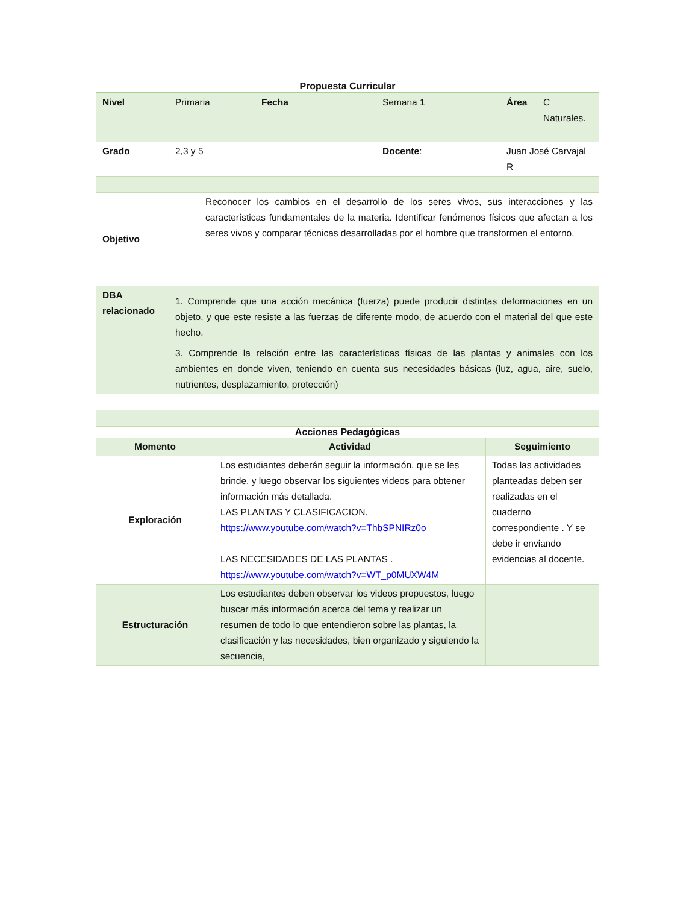Propuesta Curricular
| Nivel | Primaria | Fecha | Semana 1 | Área | C Naturales. |
| Grado | 2,3 y 5 | | Docente : | Juan José Carvajal R | |
| Objetivo | Reconocer los cambios en el desarrollo de los seres vivos, sus interacciones y las características fundamentales de la materia. Identificar fenómenos físicos que afectan a los seres vivos y comparar técnicas desarrolladas por el hombre que transformen el entorno. |
| DBA relacionado | 1. Comprende que una acción mecánica (fuerza) puede producir distintas deformaciones en un objeto, y que este resiste a las fuerzas de diferente modo, de acuerdo con el material del que este hecho. 3. Comprende la relación entre las características físicas de las plantas y animales con los ambientes en donde viven, teniendo en cuenta sus necesidades básicas (luz, agua, aire, suelo, nutrientes, desplazamiento, protección) |
Acciones Pedagógicas
| Momento | Actividad | Seguimiento |
| --- | --- | --- |
| Exploración | Los estudiantes deberán seguir la información, que se les brinde, y luego observar los siguientes videos para obtener información más detallada. LAS PLANTAS Y CLASIFICACION. https://www.youtube.com/watch?v=ThbSPNIRz0o LAS NECESIDADES DE LAS PLANTAS . https://www.youtube.com/watch?v=WT_p0MUXW4M | Todas las actividades planteadas deben ser realizadas en el cuaderno correspondiente . Y se debe ir enviando evidencias al docente. |
| Estructuración | Los estudiantes deben observar los videos propuestos, luego buscar más información acerca del tema y realizar un resumen de todo lo que entendieron sobre las plantas, la clasificación y las necesidades, bien organizado y siguiendo la secuencia, | |